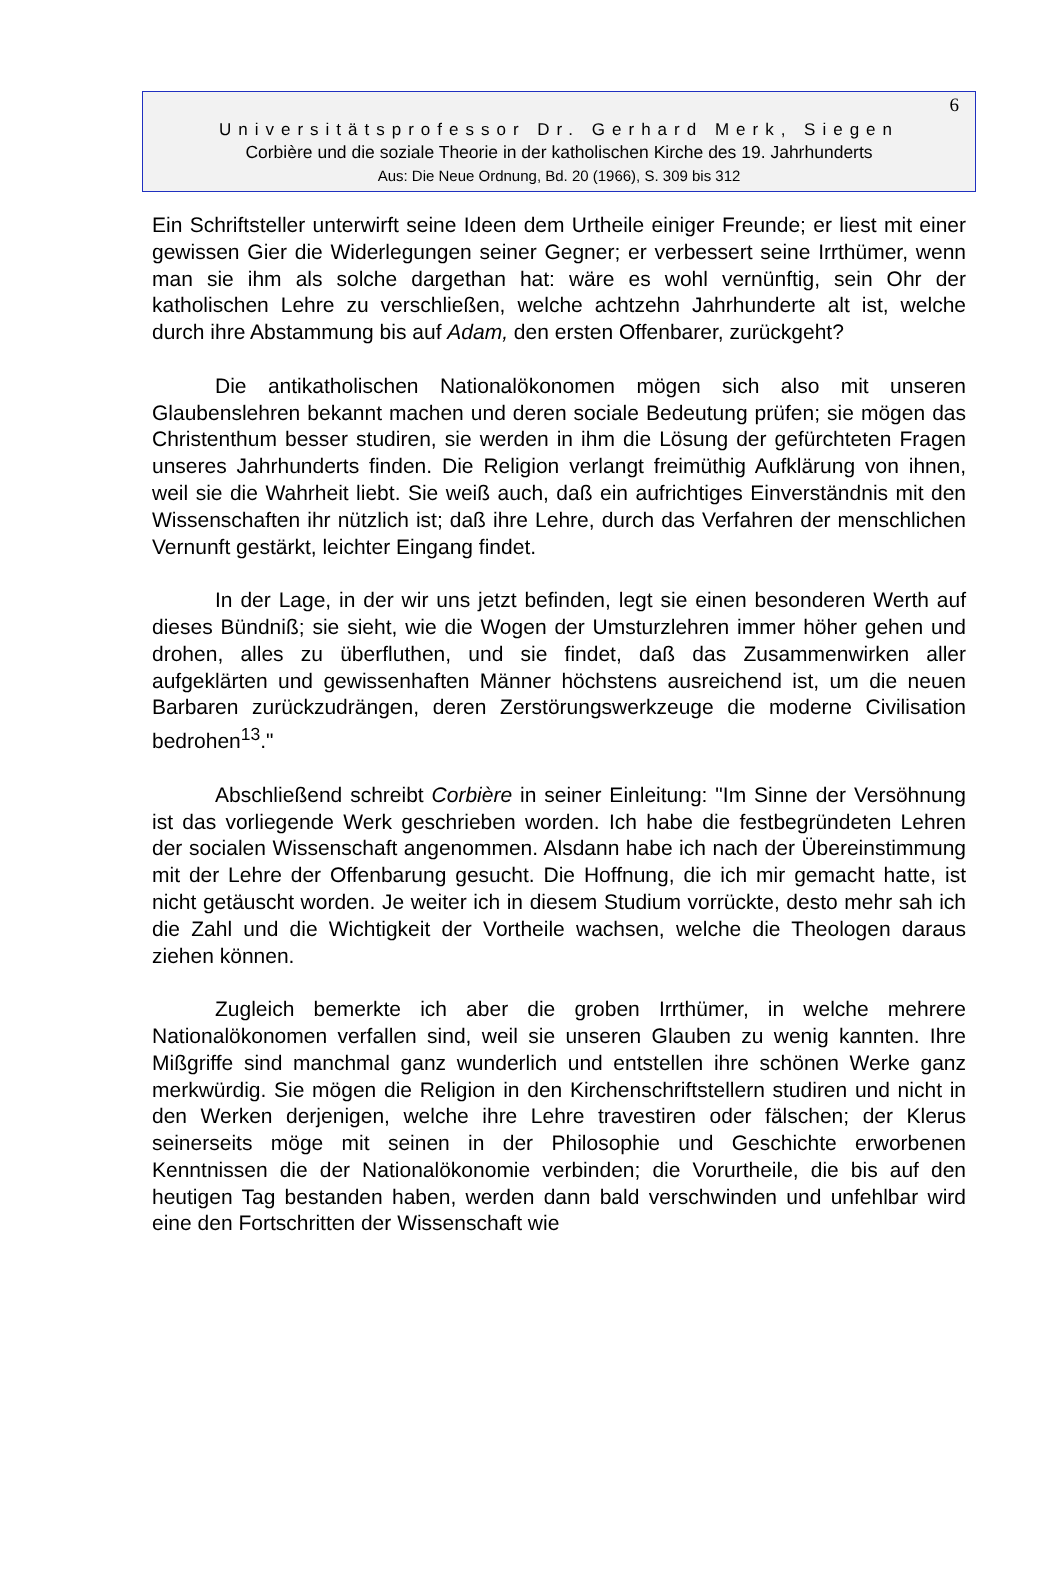6
Universitätsprofessor Dr. Gerhard Merk, Siegen
Corbière und die soziale Theorie in der katholischen Kirche des 19. Jahrhunderts
Aus: Die Neue Ordnung, Bd. 20 (1966), S. 309 bis 312
Ein Schriftsteller unterwirft seine Ideen dem Urtheile einiger Freunde; er liest mit einer gewissen Gier die Widerlegungen seiner Gegner; er verbessert seine Irrthümer, wenn man sie ihm als solche dargethan hat: wäre es wohl vernünftig, sein Ohr der katholischen Lehre zu verschließen, welche achtzehn Jahrhunderte alt ist, welche durch ihre Abstammung bis auf Adam, den ersten Offenbarer, zurückgeht?
Die antikatholischen Nationalökonomen mögen sich also mit unseren Glaubenslehren bekannt machen und deren sociale Bedeutung prüfen; sie mögen das Christenthum besser studiren, sie werden in ihm die Lösung der gefürchteten Fragen unseres Jahrhunderts finden. Die Religion verlangt freimüthig Aufklärung von ihnen, weil sie die Wahrheit liebt. Sie weiß auch, daß ein aufrichtiges Einverständnis mit den Wissenschaften ihr nützlich ist; daß ihre Lehre, durch das Verfahren der menschlichen Vernunft gestärkt, leichter Eingang findet.
In der Lage, in der wir uns jetzt befinden, legt sie einen besonderen Werth auf dieses Bündniß; sie sieht, wie die Wogen der Umsturzlehren immer höher gehen und drohen, alles zu überfluthen, und sie findet, daß das Zusammenwirken aller aufgeklärten und gewissenhaften Männer höchstens ausreichend ist, um die neuen Barbaren zurückzudrängen, deren Zerstörungswerkzeuge die moderne Civilisation bedrohen<sup>13</sup>."
Abschließend schreibt Corbière in seiner Einleitung: "Im Sinne der Versöhnung ist das vorliegende Werk geschrieben worden. Ich habe die festbegründeten Lehren der socialen Wissenschaft angenommen. Alsdann habe ich nach der Übereinstimmung mit der Lehre der Offenbarung gesucht. Die Hoffnung, die ich mir gemacht hatte, ist nicht getäuscht worden. Je weiter ich in diesem Studium vorrückte, desto mehr sah ich die Zahl und die Wichtigkeit der Vortheile wachsen, welche die Theologen daraus ziehen können.
Zugleich bemerkte ich aber die groben Irrthümer, in welche mehrere Nationalökonomen verfallen sind, weil sie unseren Glauben zu wenig kannten. Ihre Mißgriffe sind manchmal ganz wunderlich und entstellen ihre schönen Werke ganz merkwürdig. Sie mögen die Religion in den Kirchenschriftstellern studiren und nicht in den Werken derjenigen, welche ihre Lehre travestiren oder fälschen; der Klerus seinerseits möge mit seinen in der Philosophie und Geschichte erworbenen Kenntnissen die der Nationalökonomie verbinden; die Vorurtheile, die bis auf den heutigen Tag bestanden haben, werden dann bald verschwinden und unfehlbar wird eine den Fortschritten der Wissenschaft wie